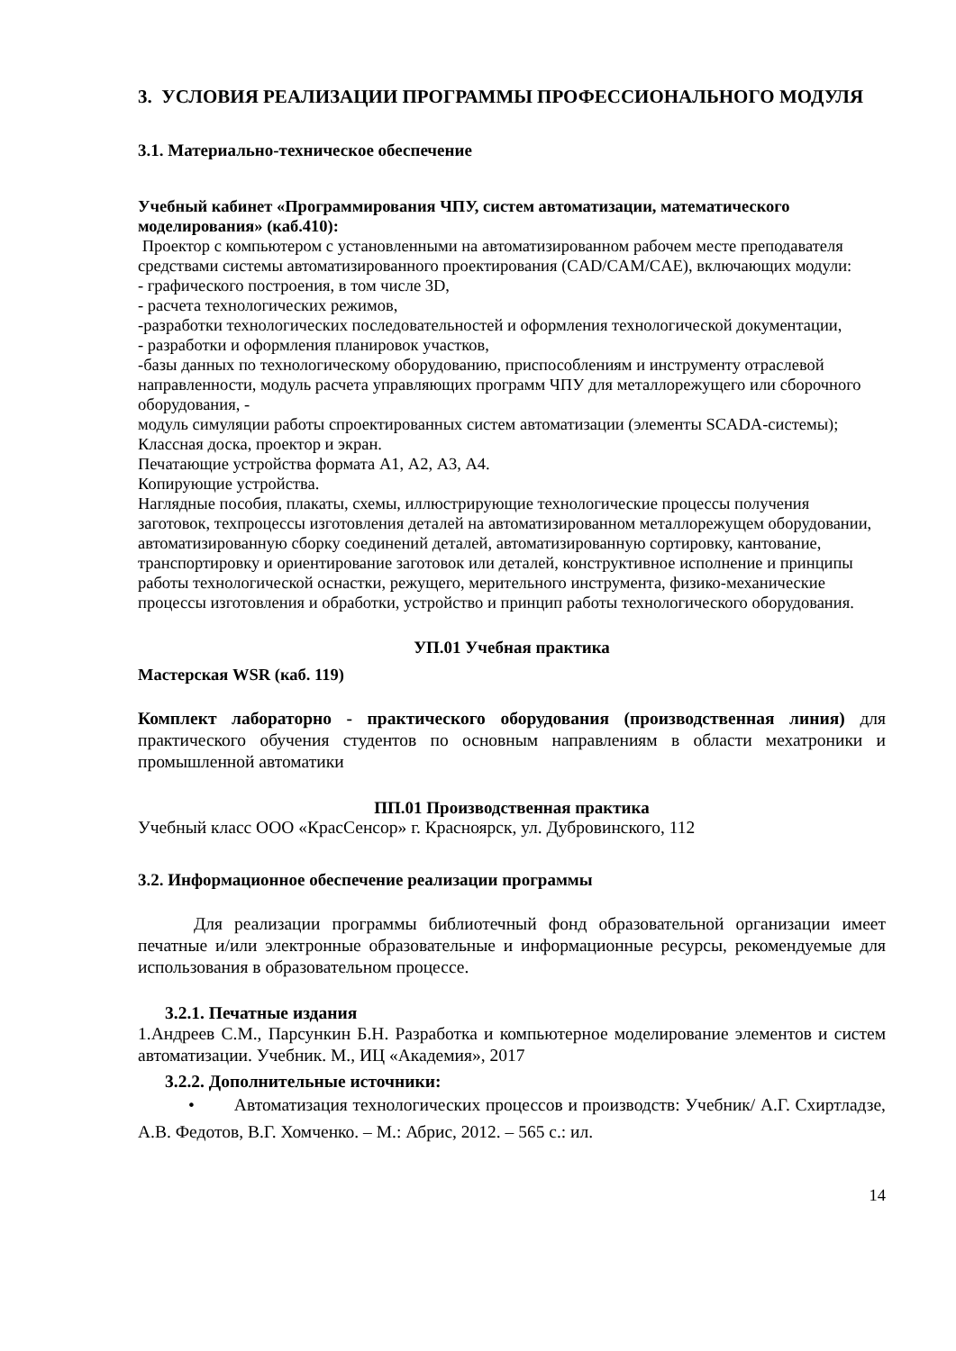3. УСЛОВИЯ РЕАЛИЗАЦИИ ПРОГРАММЫ ПРОФЕССИОНАЛЬНОГО МОДУЛЯ
3.1. Материально-техническое обеспечение
Учебный кабинет «Программирования ЧПУ, систем автоматизации, математического моделирования» (каб.410):
Проектор с компьютером с установленными на автоматизированном рабочем месте преподавателя средствами системы автоматизированного проектирования (CAD/CAM/CAE), включающих модули:
- графического построения, в том числе 3D,
- расчета технологических режимов,
-разработки технологических последовательностей и оформления технологической документации,
- разработки и оформления планировок участков,
-базы данных по технологическому оборудованию, приспособлениям и инструменту отраслевой направленности, модуль расчета управляющих программ ЧПУ для металлорежущего или сборочного оборудования, -
модуль симуляции работы спроектированных систем автоматизации (элементы SCADA-системы);
Классная доска, проектор и экран.
Печатающие устройства формата А1, А2, А3, А4.
Копирующие устройства.
Наглядные пособия, плакаты, схемы, иллюстрирующие технологические процессы получения заготовок, техпроцессы изготовления деталей на автоматизированном металлорежущем оборудовании, автоматизированную сборку соединений деталей, автоматизированную сортировку, кантование, транспортировку и ориентирование заготовок или деталей, конструктивное исполнение и принципы работы технологической оснастки, режущего, мерительного инструмента, физико-механические процессы изготовления и обработки, устройство и принцип работы технологического оборудования.
УП.01 Учебная практика
Мастерская WSR (каб. 119)
Комплект лабораторно - практического оборудования (производственная линия) для практического обучения студентов по основным направлениям в области мехатроники и промышленной автоматики
ПП.01 Производственная практика
Учебный класс ООО «КрасСенсор» г. Красноярск, ул. Дубровинского, 112
3.2. Информационное обеспечение реализации программы
Для реализации программы библиотечный фонд образовательной организации имеет печатные и/или электронные образовательные и информационные ресурсы, рекомендуемые для использования в образовательном процессе.
3.2.1. Печатные издания
1.Андреев С.М., Парсункин Б.Н. Разработка и компьютерное моделирование элементов и систем автоматизации. Учебник. М., ИЦ «Академия», 2017
3.2.2. Дополнительные источники:
• Автоматизация технологических процессов и производств: Учебник/ А.Г. Схиртладзе, А.В. Федотов, В.Г. Хомченко. – М.: Абрис, 2012. – 565 с.: ил.
14